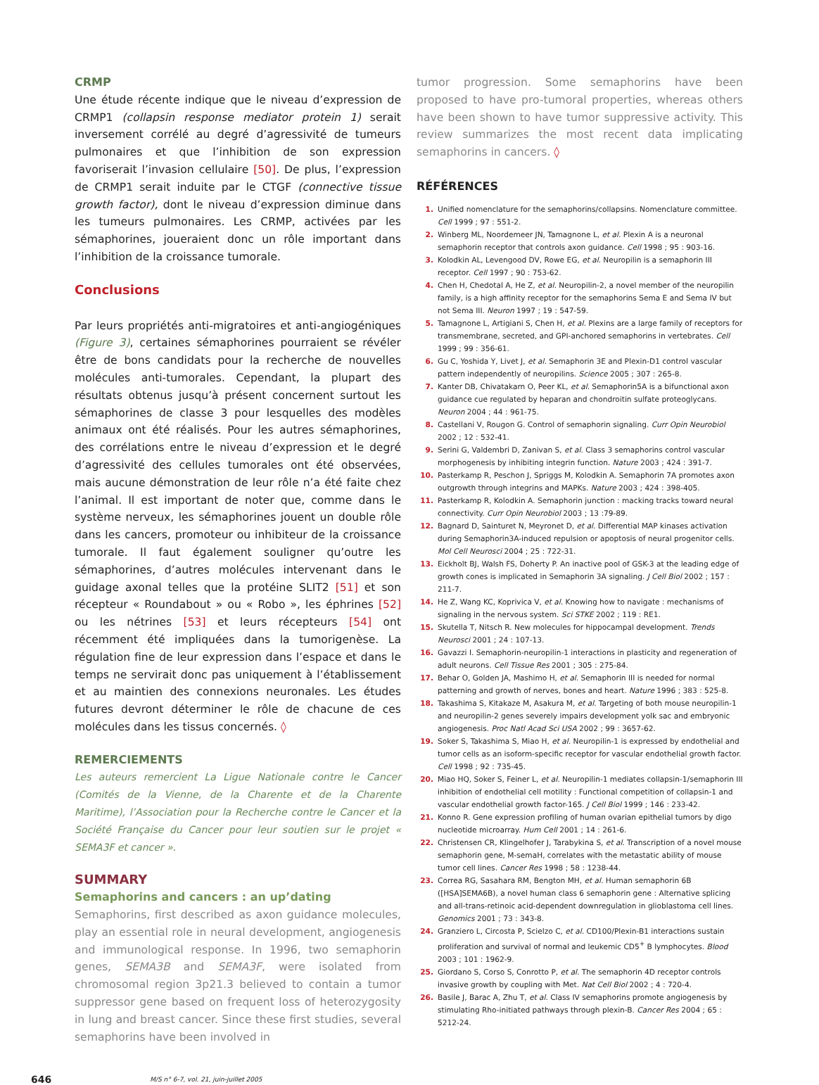CRMP
Une étude récente indique que le niveau d’expression de CRMP1 (collapsin response mediator protein 1) serait inversement corrélé au degré d’agressivité de tumeurs pulmonaires et que l’inhibition de son expression favoriserait l’invasion cellulaire [50]. De plus, l’expression de CRMP1 serait induite par le CTGF (connective tissue growth factor), dont le niveau d’expression diminue dans les tumeurs pulmonaires. Les CRMP, activées par les sémaphorines, joueraient donc un rôle important dans l’inhibition de la croissance tumorale.
Conclusions
Par leurs propriétés anti-migratoires et anti-angiogéniques (Figure 3), certaines sémaphorines pourraient se révéler être de bons candidats pour la recherche de nouvelles molécules anti-tumorales. Cependant, la plupart des résultats obtenus jusqu’à présent concernent surtout les sémaphorines de classe 3 pour lesquelles des modèles animaux ont été réalisés. Pour les autres sémaphorines, des corrélations entre le niveau d’expression et le degré d’agressivité des cellules tumorales ont été observées, mais aucune démonstration de leur rôle n’a été faite chez l’animal. Il est important de noter que, comme dans le système nerveux, les sémaphorines jouent un double rôle dans les cancers, promoteur ou inhibiteur de la croissance tumorale. Il faut également souligner qu’outre les sémaphorines, d’autres molécules intervenant dans le guidage axonal telles que la protéine SLIT2 [51] et son récepteur « Roundabout » ou « Robo », les éphrines [52] ou les nétrines [53] et leurs récepteurs [54] ont récemment été impliquées dans la tumorigenèse. La régulation fine de leur expression dans l’espace et dans le temps ne servirait donc pas uniquement à l’établissement et au maintien des connexions neuronales. Les études futures devront déterminer le rôle de chacune de ces molécules dans les tissus concernés. ◊
REMERCIEMENTS
Les auteurs remercient La Ligue Nationale contre le Cancer (Comités de la Vienne, de la Charente et de la Charente Maritime), l’Association pour la Recherche contre le Cancer et la Société Française du Cancer pour leur soutien sur le projet « SEMA3F et cancer ».
SUMMARY
Semaphorins and cancers : an up’dating
Semaphorins, first described as axon guidance molecules, play an essential role in neural development, angiogenesis and immunological response. In 1996, two semaphorin genes, SEMA3B and SEMA3F, were isolated from chromosomal region 3p21.3 believed to contain a tumor suppressor gene based on frequent loss of heterozygosity in lung and breast cancer. Since these first studies, several semaphorins have been involved in
tumor progression. Some semaphorins have been proposed to have pro-tumoral properties, whereas others have been shown to have tumor suppressive activity. This review summarizes the most recent data implicating semaphorins in cancers. ◊
RÉFÉRENCES
1. Unified nomenclature for the semaphorins/collapsins. Nomenclature committee. Cell 1999 ; 97 : 551-2.
2. Winberg ML, Noordemeer JN, Tamagnone L, et al. Plexin A is a neuronal semaphorin receptor that controls axon guidance. Cell 1998 ; 95 : 903-16.
3. Kolodkin AL, Levengood DV, Rowe EG, et al. Neuropilin is a semaphorin III receptor. Cell 1997 ; 90 : 753-62.
4. Chen H, Chedotal A, He Z, et al. Neuropilin-2, a novel member of the neuropilin family, is a high affinity receptor for the semaphorins Sema E and Sema IV but not Sema III. Neuron 1997 ; 19 : 547-59.
5. Tamagnone L, Artigiani S, Chen H, et al. Plexins are a large family of receptors for transmembrane, secreted, and GPI-anchored semaphorins in vertebrates. Cell 1999 ; 99 : 356-61.
6. Gu C, Yoshida Y, Livet J, et al. Semaphorin 3E and Plexin-D1 control vascular pattern independently of neuropilins. Science 2005 ; 307 : 265-8.
7. Kanter DB, Chivatakarn O, Peer KL, et al. Semaphorin5A is a bifunctional axon guidance cue regulated by heparan and chondroitin sulfate proteoglycans. Neuron 2004 ; 44 : 961-75.
8. Castellani V, Rougon G. Control of semaphorin signaling. Curr Opin Neurobiol 2002 ; 12 : 532-41.
9. Serini G, Valdembri D, Zanivan S, et al. Class 3 semaphorins control vascular morphogenesis by inhibiting integrin function. Nature 2003 ; 424 : 391-7.
10. Pasterkamp R, Peschon J, Spriggs M, Kolodkin A. Semaphorin 7A promotes axon outgrowth through integrins and MAPKs. Nature 2003 ; 424 : 398-405.
11. Pasterkamp R, Kolodkin A. Semaphorin junction : macking tracks toward neural connectivity. Curr Opin Neurobiol 2003 ; 13 :79-89.
12. Bagnard D, Sainturet N, Meyronet D, et al. Differential MAP kinases activation during Semaphorin3A-induced repulsion or apoptosis of neural progenitor cells. Mol Cell Neurosci 2004 ; 25 : 722-31.
13. Eickholt BJ, Walsh FS, Doherty P. An inactive pool of GSK-3 at the leading edge of growth cones is implicated in Semaphorin 3A signaling. J Cell Biol 2002 ; 157 : 211-7.
14. He Z, Wang KC, Koprivica V, et al. Knowing how to navigate : mechanisms of signaling in the nervous system. Sci STKE 2002 ; 119 : RE1.
15. Skutella T, Nitsch R. New molecules for hippocampal development. Trends Neurosci 2001 ; 24 : 107-13.
16. Gavazzi I. Semaphorin-neuropilin-1 interactions in plasticity and regeneration of adult neurons. Cell Tissue Res 2001 ; 305 : 275-84.
17. Behar O, Golden JA, Mashimo H, et al. Semaphorin III is needed for normal patterning and growth of nerves, bones and heart. Nature 1996 ; 383 : 525-8.
18. Takashima S, Kitakaze M, Asakura M, et al. Targeting of both mouse neuropilin-1 and neuropilin-2 genes severely impairs development yolk sac and embryonic angiogenesis. Proc Natl Acad Sci USA 2002 ; 99 : 3657-62.
19. Soker S, Takashima S, Miao H, et al. Neuropilin-1 is expressed by endothelial and tumor cells as an isoform-specific receptor for vascular endothelial growth factor. Cell 1998 ; 92 : 735-45.
20. Miao HQ, Soker S, Feiner L, et al. Neuropilin-1 mediates collapsin-1/semaphorin III inhibition of endothelial cell motility : Functional competition of collapsin-1 and vascular endothelial growth factor-165. J Cell Biol 1999 ; 146 : 233-42.
21. Konno R. Gene expression profiling of human ovarian epithelial tumors by digo nucleotide microarray. Hum Cell 2001 ; 14 : 261-6.
22. Christensen CR, Klingelhofer J, Tarabykina S, et al. Transcription of a novel mouse semaphorin gene, M-semaH, correlates with the metastatic ability of mouse tumor cell lines. Cancer Res 1998 ; 58 : 1238-44.
23. Correa RG, Sasahara RM, Bengton MH, et al. Human semaphorin 6B ([HSA]SEMA6B), a novel human class 6 semaphorin gene : Alternative splicing and all-trans-retinoic acid-dependent downregulation in glioblastoma cell lines. Genomics 2001 ; 73 : 343-8.
24. Granziero L, Circosta P, Scielzo C, et al. CD100/Plexin-B1 interactions sustain proliferation and survival of normal and leukemic CD5<sup>+</sup> B lymphocytes. Blood 2003 ; 101 : 1962-9.
25. Giordano S, Corso S, Conrotto P, et al. The semaphorin 4D receptor controls invasive growth by coupling with Met. Nat Cell Biol 2002 ; 4 : 720-4.
26. Basile J, Barac A, Zhu T, et al. Class IV semaphorins promote angiogenesis by stimulating Rho-initiated pathways through plexin-B. Cancer Res 2004 ; 65 : 5212-24.
646 M/S n° 6-7, vol. 21, juin-juillet 2005